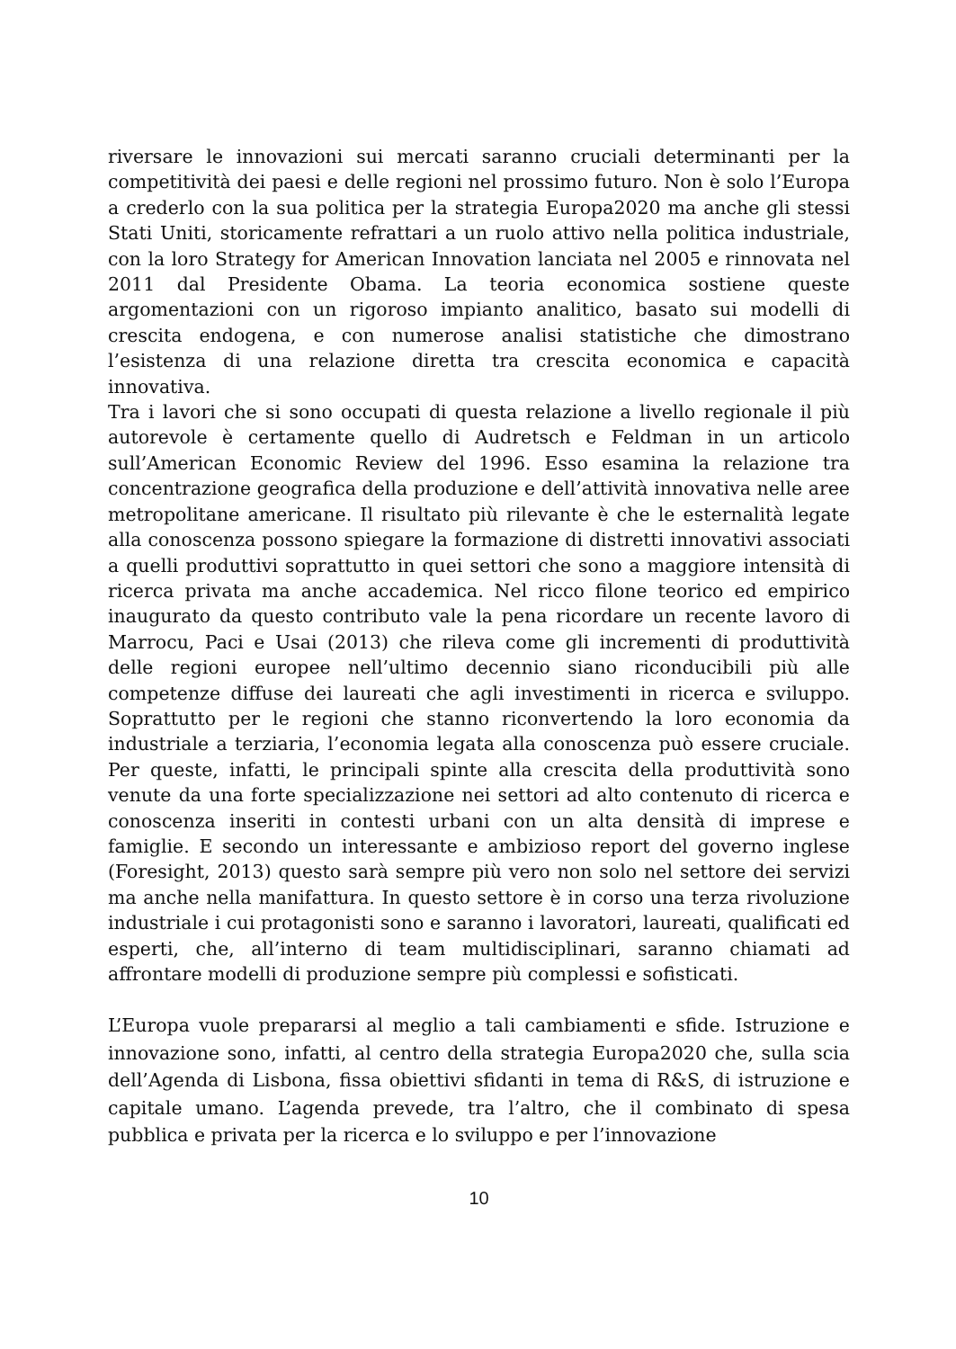riversare le innovazioni sui mercati saranno cruciali determinanti per la competitività dei paesi e delle regioni nel prossimo futuro. Non è solo l’Europa a crederlo con la sua politica per la strategia Europa2020 ma anche gli stessi Stati Uniti, storicamente refrattari a un ruolo attivo nella politica industriale, con la loro Strategy for American Innovation lanciata nel 2005 e rinnovata nel 2011 dal Presidente Obama. La teoria economica sostiene queste argomentazioni con un rigoroso impianto analitico, basato sui modelli di crescita endogena, e con numerose analisi statistiche che dimostrano l’esistenza di una relazione diretta tra crescita economica e capacità innovativa.
Tra i lavori che si sono occupati di questa relazione a livello regionale il più autorevole è certamente quello di Audretsch e Feldman in un articolo sull’American Economic Review del 1996. Esso esamina la relazione tra concentrazione geografica della produzione e dell’attività innovativa nelle aree metropolitane americane. Il risultato più rilevante è che le esternalità legate alla conoscenza possono spiegare la formazione di distretti innovativi associati a quelli produttivi soprattutto in quei settori che sono a maggiore intensità di ricerca privata ma anche accademica. Nel ricco filone teorico ed empirico inaugurato da questo contributo vale la pena ricordare un recente lavoro di Marrocu, Paci e Usai (2013) che rileva come gli incrementi di produttività delle regioni europee nell’ultimo decennio siano riconducibili più alle competenze diffuse dei laureati che agli investimenti in ricerca e sviluppo. Soprattutto per le regioni che stanno riconvertendo la loro economia da industriale a terziaria, l’economia legata alla conoscenza può essere cruciale. Per queste, infatti, le principali spinte alla crescita della produttività sono venute da una forte specializzazione nei settori ad alto contenuto di ricerca e conoscenza inseriti in contesti urbani con un alta densità di imprese e famiglie. E secondo un interessante e ambizioso report del governo inglese (Foresight, 2013) questo sarà sempre più vero non solo nel settore dei servizi ma anche nella manifattura. In questo settore è in corso una terza rivoluzione industriale i cui protagonisti sono e saranno i lavoratori, laureati, qualificati ed esperti, che, all’interno di team multidisciplinari, saranno chiamati ad affrontare modelli di produzione sempre più complessi e sofisticati.
L’Europa vuole prepararsi al meglio a tali cambiamenti e sfide. Istruzione e innovazione sono, infatti, al centro della strategia Europa2020 che, sulla scia dell’Agenda di Lisbona, fissa obiettivi sfidanti in tema di R&S, di istruzione e capitale umano. L’agenda prevede, tra l’altro, che il combinato di spesa pubblica e privata per la ricerca e lo sviluppo e per l’innovazione
10